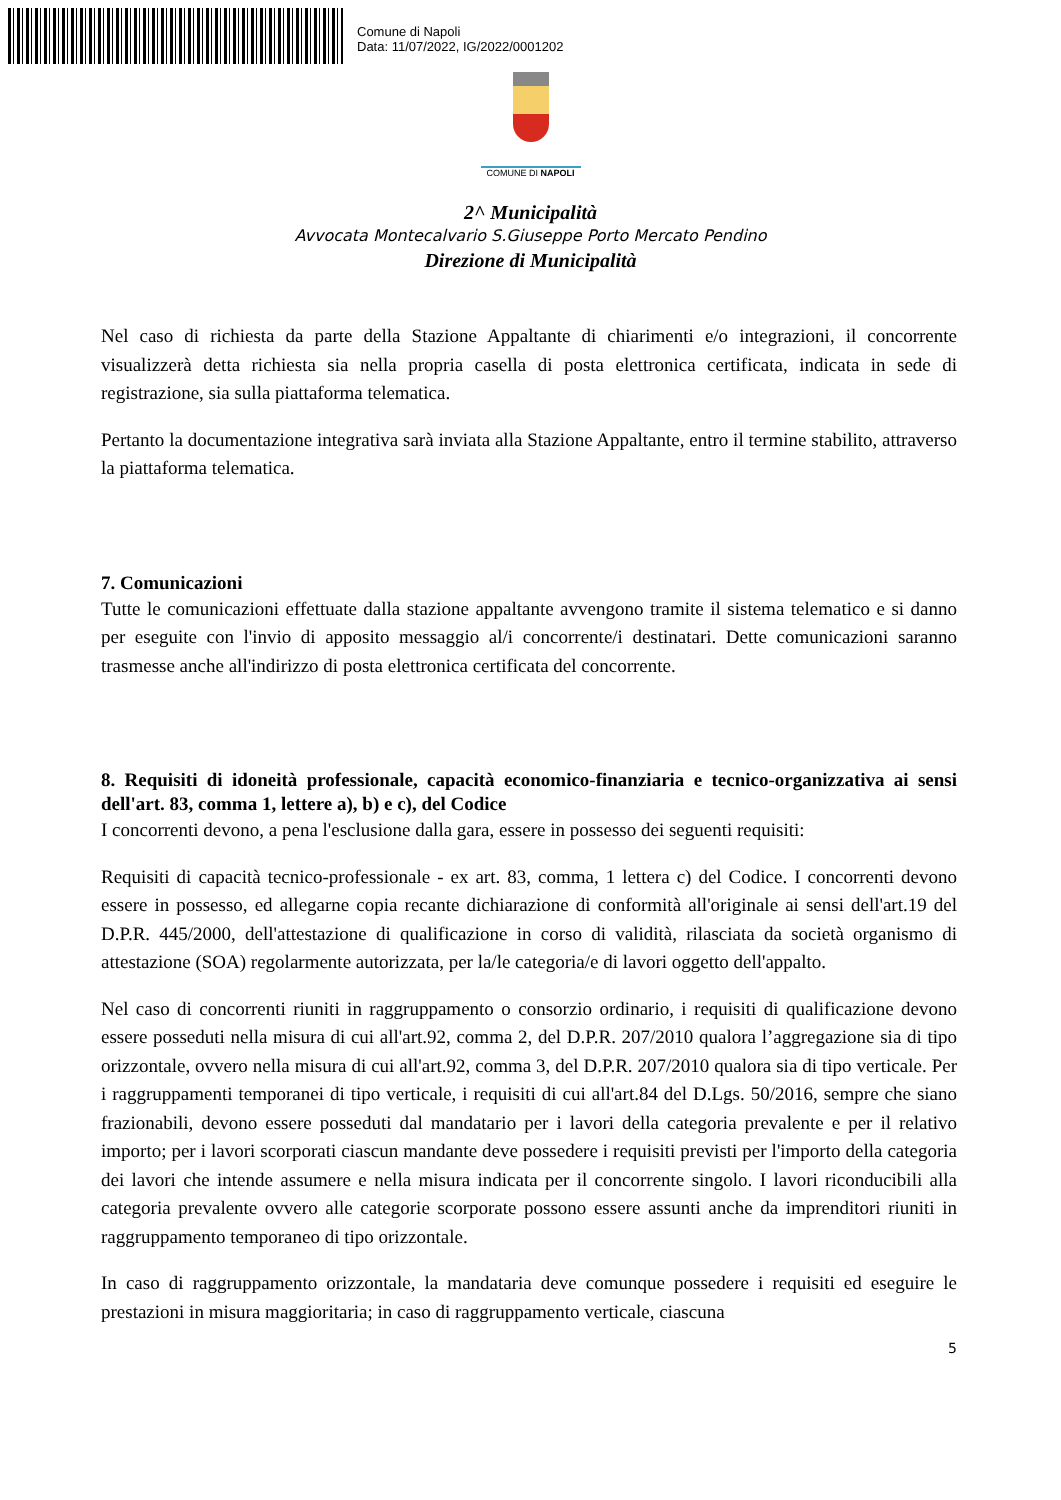Comune di Napoli
Data: 11/07/2022, IG/2022/0001202
COMUNE DI NAPOLI
2^ Municipalità
Avvocata Montecalvario S.Giuseppe Porto Mercato Pendino
Direzione di Municipalità
Nel caso di richiesta da parte della Stazione Appaltante di chiarimenti e/o integrazioni, il concorrente visualizzerà detta richiesta sia nella propria casella di posta elettronica certificata, indicata in sede di registrazione, sia sulla piattaforma telematica.
Pertanto la documentazione integrativa sarà inviata alla Stazione Appaltante, entro il termine stabilito, attraverso la piattaforma telematica.
7. Comunicazioni
Tutte le comunicazioni effettuate dalla stazione appaltante avvengono tramite il sistema telematico e si danno per eseguite con l'invio di apposito messaggio al/i concorrente/i destinatari. Dette comunicazioni saranno trasmesse anche all'indirizzo di posta elettronica certificata del concorrente.
8. Requisiti di idoneità professionale, capacità economico-finanziaria e tecnico-organizzativa ai sensi dell'art. 83, comma 1, lettere a), b) e c), del Codice
I concorrenti devono, a pena l'esclusione dalla gara, essere in possesso dei seguenti requisiti:
Requisiti di capacità tecnico-professionale - ex art. 83, comma, 1 lettera c) del Codice. I concorrenti devono essere in possesso, ed allegarne copia recante dichiarazione di conformità all'originale ai sensi dell'art.19 del D.P.R. 445/2000, dell'attestazione di qualificazione in corso di validità, rilasciata da società organismo di attestazione (SOA) regolarmente autorizzata, per la/le categoria/e di lavori oggetto dell'appalto.
Nel caso di concorrenti riuniti in raggruppamento o consorzio ordinario, i requisiti di qualificazione devono essere posseduti nella misura di cui all'art.92, comma 2, del D.P.R. 207/2010 qualora l’aggregazione sia di tipo orizzontale, ovvero nella misura di cui all'art.92, comma 3, del D.P.R. 207/2010 qualora sia di tipo verticale. Per i raggruppamenti temporanei di tipo verticale, i requisiti di cui all'art.84 del D.Lgs. 50/2016, sempre che siano frazionabili, devono essere posseduti dal mandatario per i lavori della categoria prevalente e per il relativo importo; per i lavori scorporati ciascun mandante deve possedere i requisiti previsti per l'importo della categoria dei lavori che intende assumere e nella misura indicata per il concorrente singolo. I lavori riconducibili alla categoria prevalente ovvero alle categorie scorporate possono essere assunti anche da imprenditori riuniti in raggruppamento temporaneo di tipo orizzontale.
In caso di raggruppamento orizzontale, la mandataria deve comunque possedere i requisiti ed eseguire le prestazioni in misura maggioritaria; in caso di raggruppamento verticale, ciascuna
5